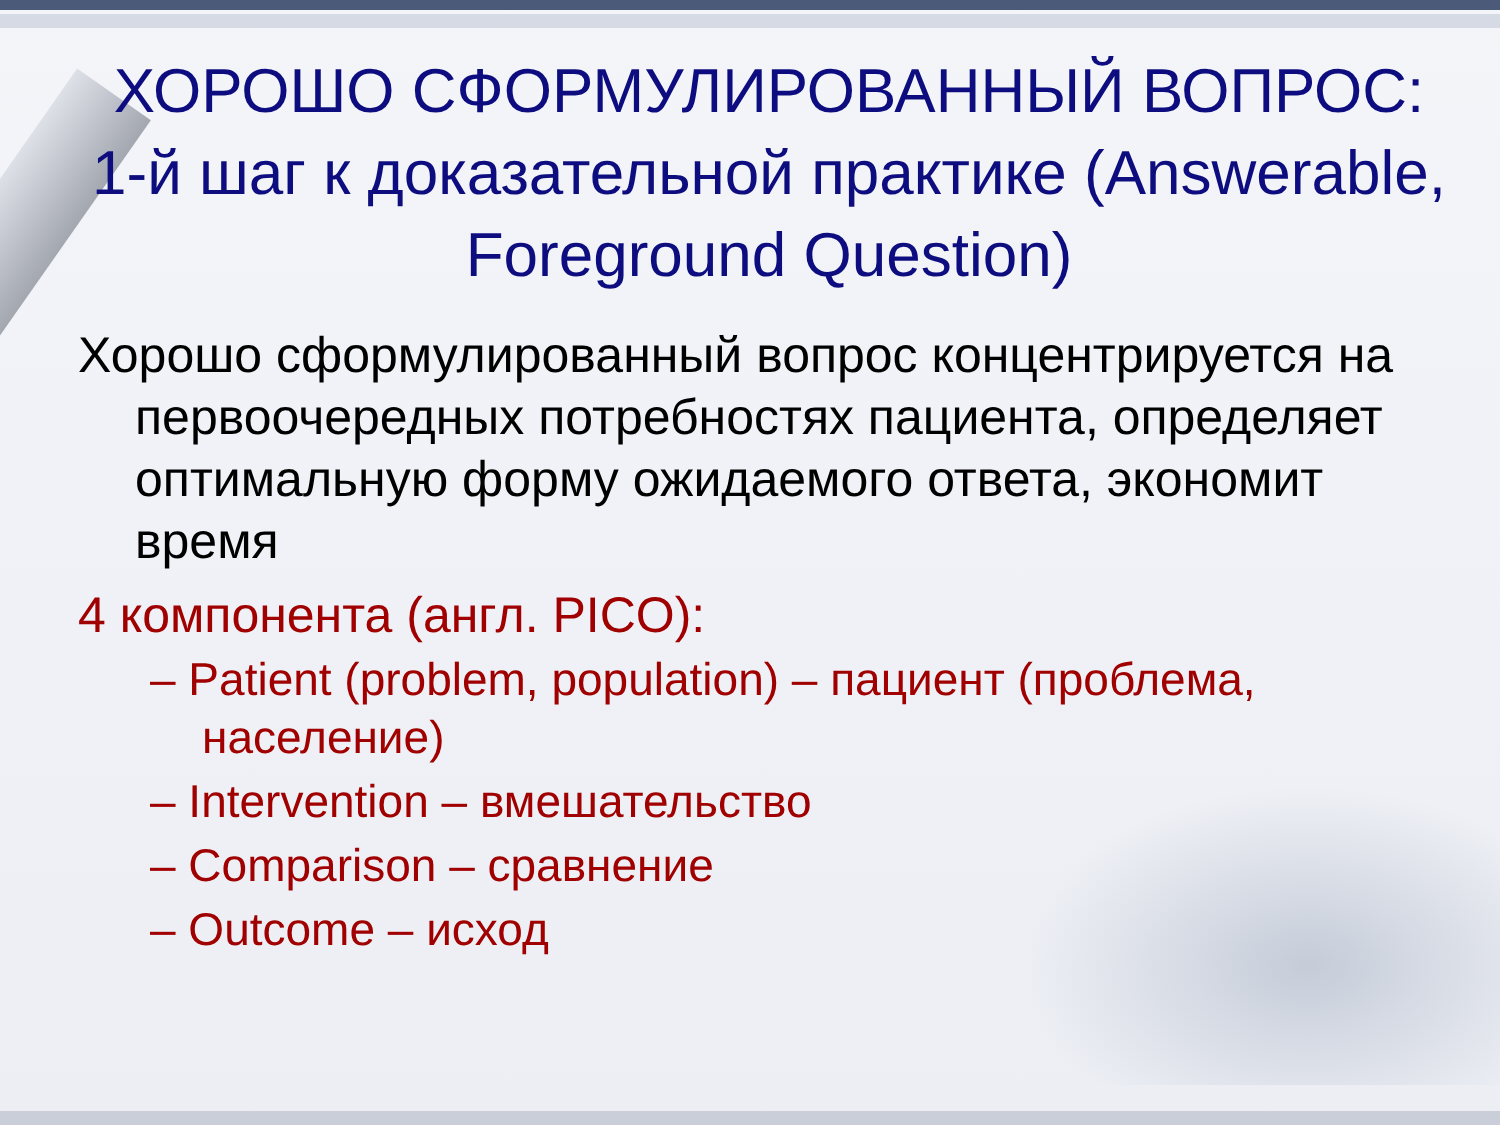ХОРОШО СФОРМУЛИРОВАННЫЙ ВОПРОС: 1-й шаг к доказательной практике (Answerable, Foreground Question)
Хорошо сформулированный вопрос концентрируется на первоочередных потребностях пациента, определяет оптимальную форму ожидаемого ответа, экономит время
4 компонента (англ. PICO):
– Patient (problem, population) – пациент (проблема, население)
– Intervention – вмешательство
– Comparison – сравнение
– Outcome – исход